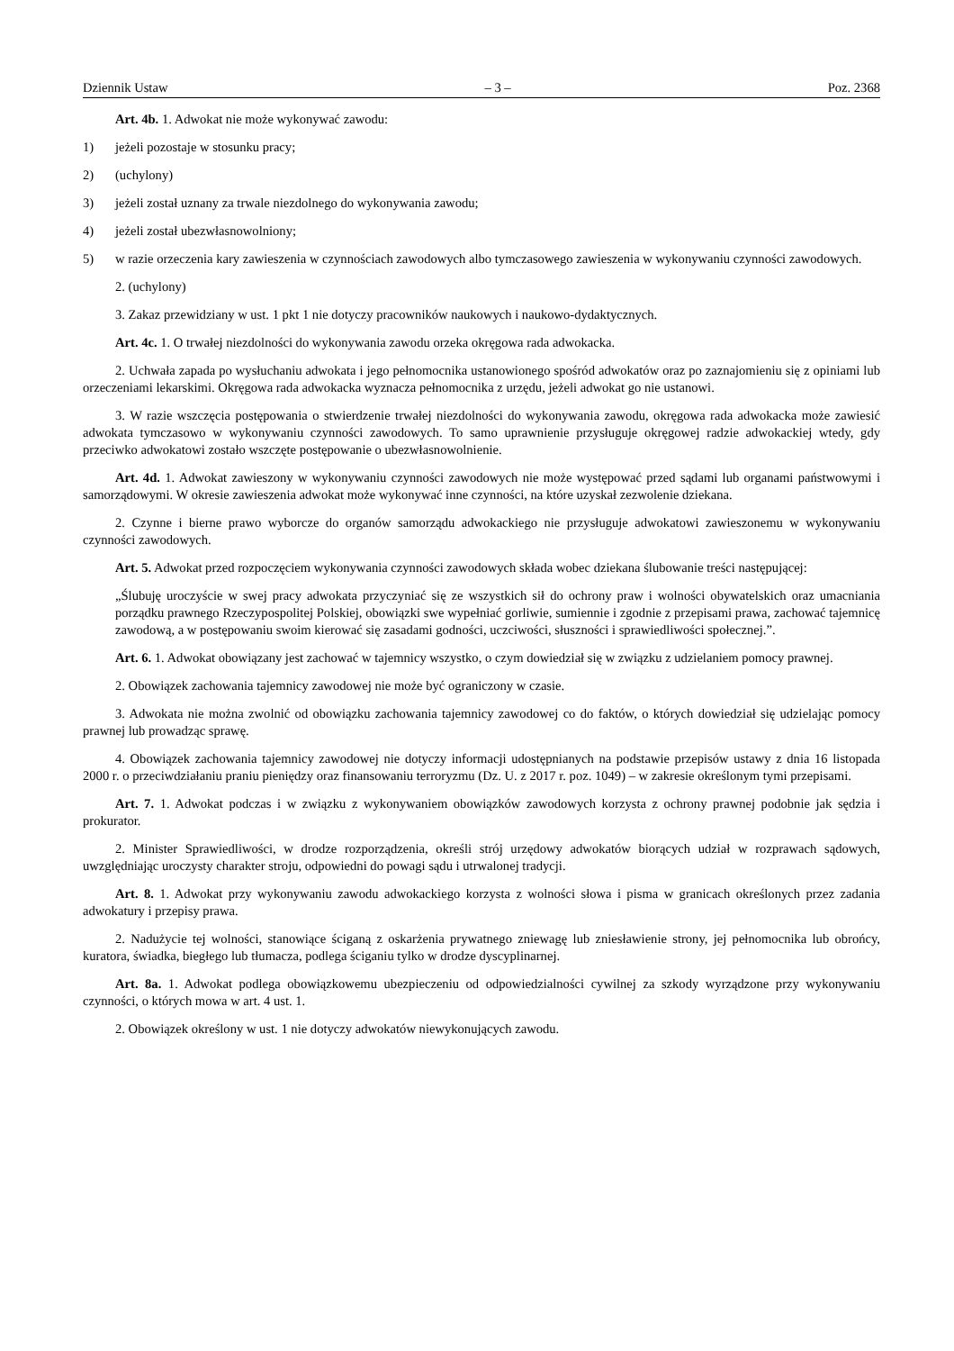Dziennik Ustaw – 3 – Poz. 2368
Art. 4b. 1. Adwokat nie może wykonywać zawodu:
1) jeżeli pozostaje w stosunku pracy;
2) (uchylony)
3) jeżeli został uznany za trwale niezdolnego do wykonywania zawodu;
4) jeżeli został ubezwłasnowolniony;
5) w razie orzeczenia kary zawieszenia w czynnościach zawodowych albo tymczasowego zawieszenia w wykonywaniu czynności zawodowych.
2. (uchylony)
3. Zakaz przewidziany w ust. 1 pkt 1 nie dotyczy pracowników naukowych i naukowo-dydaktycznych.
Art. 4c. 1. O trwałej niezdolności do wykonywania zawodu orzeka okręgowa rada adwokacka.
2. Uchwała zapada po wysłuchaniu adwokata i jego pełnomocnika ustanowionego spośród adwokatów oraz po zaznajomieniu się z opiniami lub orzeczeniami lekarskimi. Okręgowa rada adwokacka wyznacza pełnomocnika z urzędu, jeżeli adwokat go nie ustanowi.
3. W razie wszczęcia postępowania o stwierdzenie trwałej niezdolności do wykonywania zawodu, okręgowa rada adwokacka może zawiesić adwokata tymczasowo w wykonywaniu czynności zawodowych. To samo uprawnienie przysługuje okręgowej radzie adwokackiej wtedy, gdy przeciwko adwokatowi zostało wszczęte postępowanie o ubezwłasnowolnienie.
Art. 4d. 1. Adwokat zawieszony w wykonywaniu czynności zawodowych nie może występować przed sądami lub organami państwowymi i samorządowymi. W okresie zawieszenia adwokat może wykonywać inne czynności, na które uzyskał zezwolenie dziekana.
2. Czynne i bierne prawo wyborcze do organów samorządu adwokackiego nie przysługuje adwokatowi zawieszonemu w wykonywaniu czynności zawodowych.
Art. 5. Adwokat przed rozpoczęciem wykonywania czynności zawodowych składa wobec dziekana ślubowanie treści następującej:
„Ślubuję uroczyście w swej pracy adwokata przyczyniać się ze wszystkich sił do ochrony praw i wolności obywatelskich oraz umacniania porządku prawnego Rzeczypospolitej Polskiej, obowiązki swe wypełniać gorliwie, sumiennie i zgodnie z przepisami prawa, zachować tajemnicę zawodową, a w postępowaniu swoim kierować się zasadami godności, uczciwości, słuszności i sprawiedliwości społecznej.”.
Art. 6. 1. Adwokat obowiązany jest zachować w tajemnicy wszystko, o czym dowiedział się w związku z udzielaniem pomocy prawnej.
2. Obowiązek zachowania tajemnicy zawodowej nie może być ograniczony w czasie.
3. Adwokata nie można zwolnić od obowiązku zachowania tajemnicy zawodowej co do faktów, o których dowiedział się udzielając pomocy prawnej lub prowadząc sprawę.
4. Obowiązek zachowania tajemnicy zawodowej nie dotyczy informacji udostępnianych na podstawie przepisów ustawy z dnia 16 listopada 2000 r. o przeciwdziałaniu praniu pieniędzy oraz finansowaniu terroryzmu (Dz. U. z 2017 r. poz. 1049) – w zakresie określonym tymi przepisami.
Art. 7. 1. Adwokat podczas i w związku z wykonywaniem obowiązków zawodowych korzysta z ochrony prawnej podobnie jak sędzia i prokurator.
2. Minister Sprawiedliwości, w drodze rozporządzenia, określi strój urzędowy adwokatów biorących udział w rozprawach sądowych, uwzględniając uroczysty charakter stroju, odpowiedni do powagi sądu i utrwalonej tradycji.
Art. 8. 1. Adwokat przy wykonywaniu zawodu adwokackiego korzysta z wolności słowa i pisma w granicach określonych przez zadania adwokatury i przepisy prawa.
2. Nadużycie tej wolności, stanowiące ściganą z oskarżenia prywatnego zniewagę lub zniesławienie strony, jej pełnomocnika lub obrońcy, kuratora, świadka, biegłego lub tłumacza, podlega ściganiu tylko w drodze dyscyplinarnej.
Art. 8a. 1. Adwokat podlega obowiązkowemu ubezpieczeniu od odpowiedzialności cywilnej za szkody wyrządzone przy wykonywaniu czynności, o których mowa w art. 4 ust. 1.
2. Obowiązek określony w ust. 1 nie dotyczy adwokatów niewykonujących zawodu.